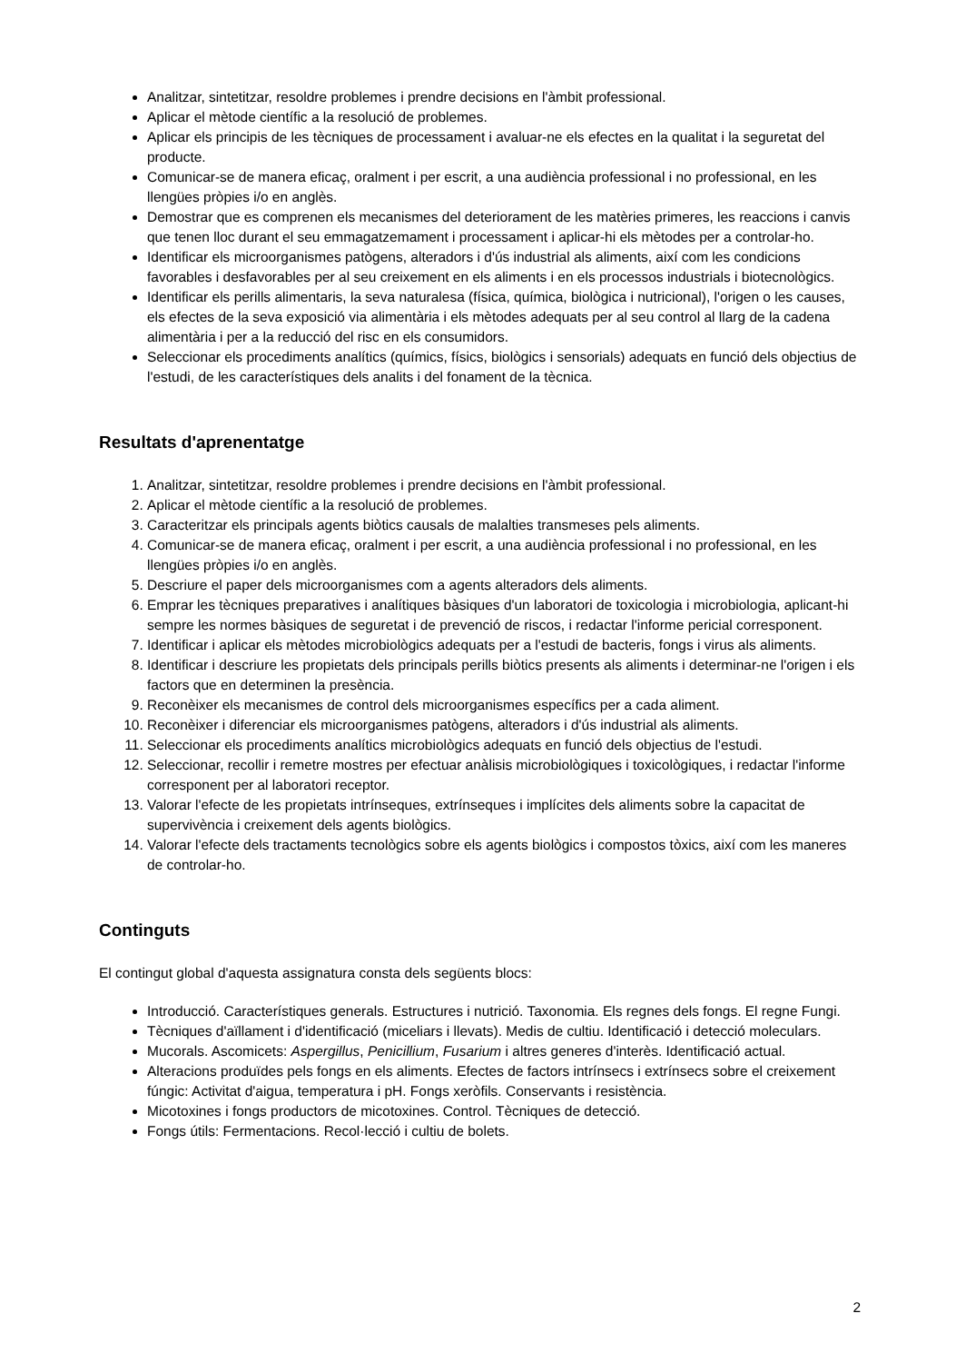Analitzar, sintetitzar, resoldre problemes i prendre decisions en l'àmbit professional.
Aplicar el mètode científic a la resolució de problemes.
Aplicar els principis de les tècniques de processament i avaluar-ne els efectes en la qualitat i la seguretat del producte.
Comunicar-se de manera eficaç, oralment i per escrit, a una audiència professional i no professional, en les llengües pròpies i/o en anglès.
Demostrar que es comprenen els mecanismes del deteriorament de les matèries primeres, les reaccions i canvis que tenen lloc durant el seu emmagatzemament i processament i aplicar-hi els mètodes per a controlar-ho.
Identificar els microorganismes patògens, alteradors i d'ús industrial als aliments, així com les condicions favorables i desfavorables per al seu creixement en els aliments i en els processos industrials i biotecnològics.
Identificar els perills alimentaris, la seva naturalesa (física, química, biològica i nutricional), l'origen o les causes, els efectes de la seva exposició via alimentària i els mètodes adequats per al seu control al llarg de la cadena alimentària i per a la reducció del risc en els consumidors.
Seleccionar els procediments analítics (químics, físics, biològics i sensorials) adequats en funció dels objectius de l'estudi, de les característiques dels analits i del fonament de la tècnica.
Resultats d'aprenentatge
1. Analitzar, sintetitzar, resoldre problemes i prendre decisions en l'àmbit professional.
2. Aplicar el mètode científic a la resolució de problemes.
3. Caracteritzar els principals agents biòtics causals de malalties transmeses pels aliments.
4. Comunicar-se de manera eficaç, oralment i per escrit, a una audiència professional i no professional, en les llengües pròpies i/o en anglès.
5. Descriure el paper dels microorganismes com a agents alteradors dels aliments.
6. Emprar les tècniques preparatives i analítiques bàsiques d'un laboratori de toxicologia i microbiologia, aplicant-hi sempre les normes bàsiques de seguretat i de prevenció de riscos, i redactar l'informe pericial corresponent.
7. Identificar i aplicar els mètodes microbiològics adequats per a l'estudi de bacteris, fongs i virus als aliments.
8. Identificar i descriure les propietats dels principals perills biòtics presents als aliments i determinar-ne l'origen i els factors que en determinen la presència.
9. Reconèixer els mecanismes de control dels microorganismes específics per a cada aliment.
10. Reconèixer i diferenciar els microorganismes patògens, alteradors i d'ús industrial als aliments.
11. Seleccionar els procediments analítics microbiològics adequats en funció dels objectius de l'estudi.
12. Seleccionar, recollir i remetre mostres per efectuar anàlisis microbiològiques i toxicològiques, i redactar l'informe corresponent per al laboratori receptor.
13. Valorar l'efecte de les propietats intrínseques, extrínseques i implícites dels aliments sobre la capacitat de supervivència i creixement dels agents biològics.
14. Valorar l'efecte dels tractaments tecnològics sobre els agents biològics i compostos tòxics, així com les maneres de controlar-ho.
Continguts
El contingut global d'aquesta assignatura consta dels següents blocs:
Introducció. Característiques generals. Estructures i nutrició. Taxonomia. Els regnes dels fongs. El regne Fungi.
Tècniques d'aïllament i d'identificació (miceliars i llevats). Medis de cultiu. Identificació i detecció moleculars.
Mucorals. Ascomicets: Aspergillus, Penicillium, Fusarium i altres generes d'interès. Identificació actual.
Alteracions produïdes pels fongs en els aliments. Efectes de factors intrínsecs i extrínsecs sobre el creixement fúngic: Activitat d'aigua, temperatura i pH. Fongs xeròfils. Conservants i resistència.
Micotoxines i fongs productors de micotoxines. Control. Tècniques de detecció.
Fongs útils: Fermentacions. Recol·lecció i cultiu de bolets.
2